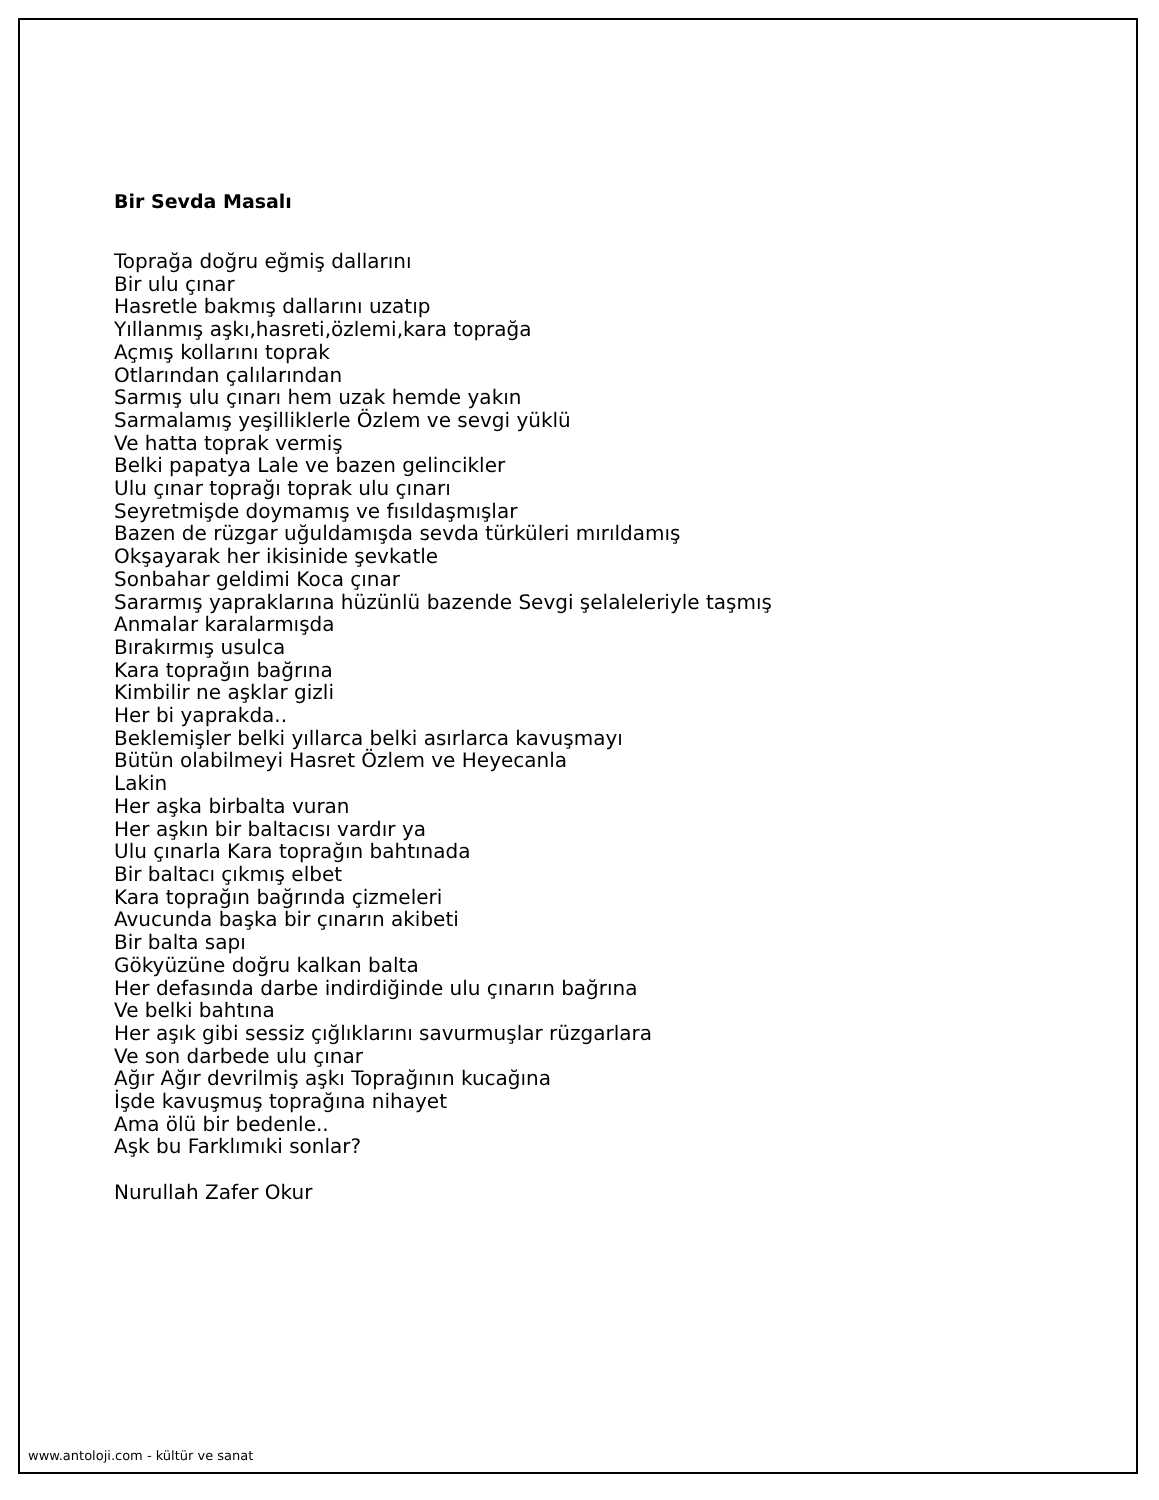Bir Sevda Masalı
Toprağa doğru eğmiş dallarını Bir ulu çınar Hasretle bakmış dallarını uzatıp Yıllanmış aşkı,hasreti,özlemi,kara toprağa Açmış kollarını toprak Otlarından çalılarından Sarmış ulu çınarı hem uzak hemde yakın Sarmalamış yeşilliklerle Özlem ve sevgi yüklü Ve hatta toprak vermiş Belki papatya Lale ve bazen gelincikler Ulu çınar toprağı toprak ulu çınarı Seyretmişde doymamış ve fısıldaşmışlar Bazen de rüzgar uğuldamışda sevda türküleri mırıldamış Okşayarak her ikisinide şevkatle Sonbahar geldimi Koca çınar Sararmış yapraklarına hüzünlü bazende Sevgi şelaleleriyle taşmış Anmalar karalarmışda Bırakırmış usulca Kara toprağın bağrına Kimbilir ne aşklar gizli Her bi yaprakda.. Beklemişler belki yıllarca belki asırlarca kavuşmayı Bütün olabilmeyi Hasret Özlem ve Heyecanla Lakin Her aşka birbalta vuran Her aşkın bir baltacısı vardır ya Ulu çınarla Kara toprağın bahtınada Bir baltacı çıkmış elbet Kara toprağın bağrında çizmeleri Avucunda başka bir çınarın akibeti Bir balta sapı Gökyüzüne doğru kalkan balta Her defasında darbe indirdiğinde ulu çınarın bağrına Ve belki bahtına Her aşık gibi sessiz çığlıklarını savurmuşlar rüzgarlara Ve son darbede ulu çınar Ağır Ağır devrilmiş aşkı Toprağının kucağına İşde kavuşmuş toprağına nihayet Ama ölü bir bedenle.. Aşk bu Farklımıki sonlar? Nurullah Zafer Okur
www.antoloji.com - kültür ve sanat